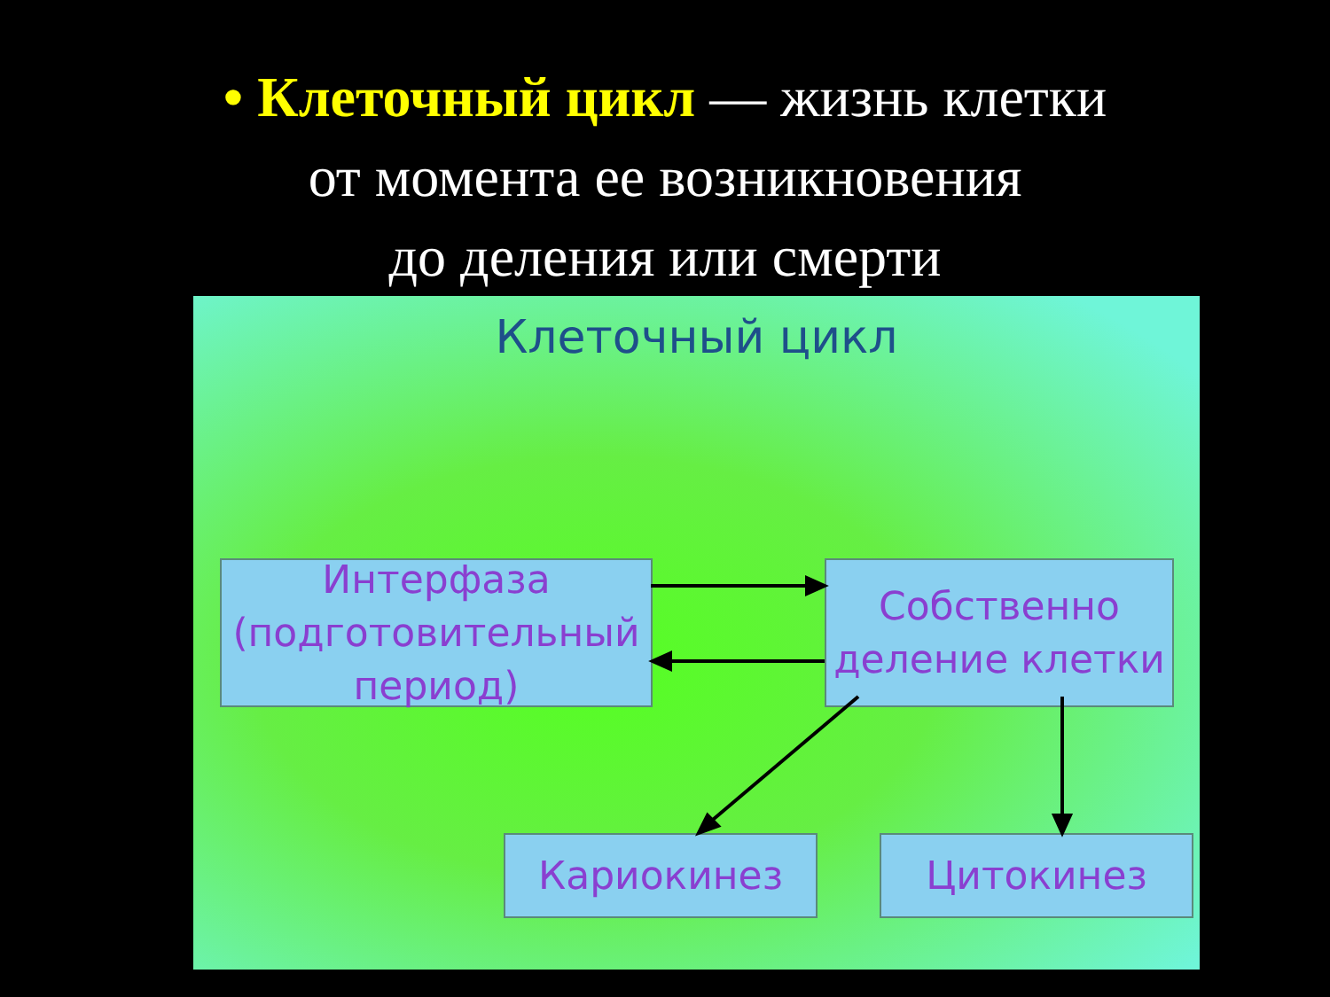• Клеточный цикл — жизнь клетки
от момента ее возникновения
до деления или смерти
Клеточный цикл
Интерфаза
(подготовительный
период)
Собственно
деление клетки
Кариокинез Цитокинез